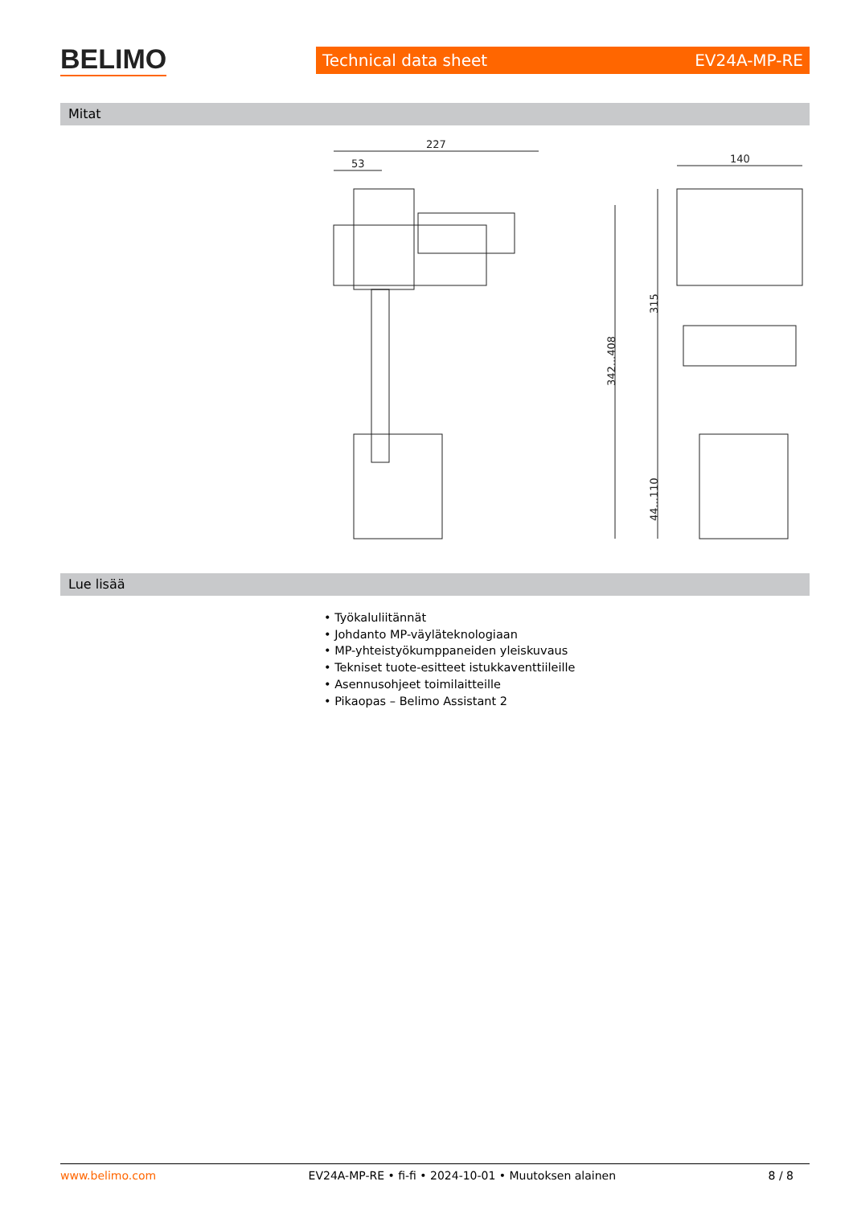BELIMO
Technical data sheet EV24A-MP-RE
Mitat
227
53
342...408
140
315
44...110
Lue lisää
• Työkaluliitännät
• Johdanto MP-väyläteknologiaan
• MP-yhteistyökumppaneiden yleiskuvaus
• Tekniset tuote-esitteet istukkaventtiileille
• Asennusohjeet toimilaitteille
• Pikaopas – Belimo Assistant 2
www.belimo.com EV24A-MP-RE • fi-fi • 2024-10-01 • Muutoksen alainen 8 / 8